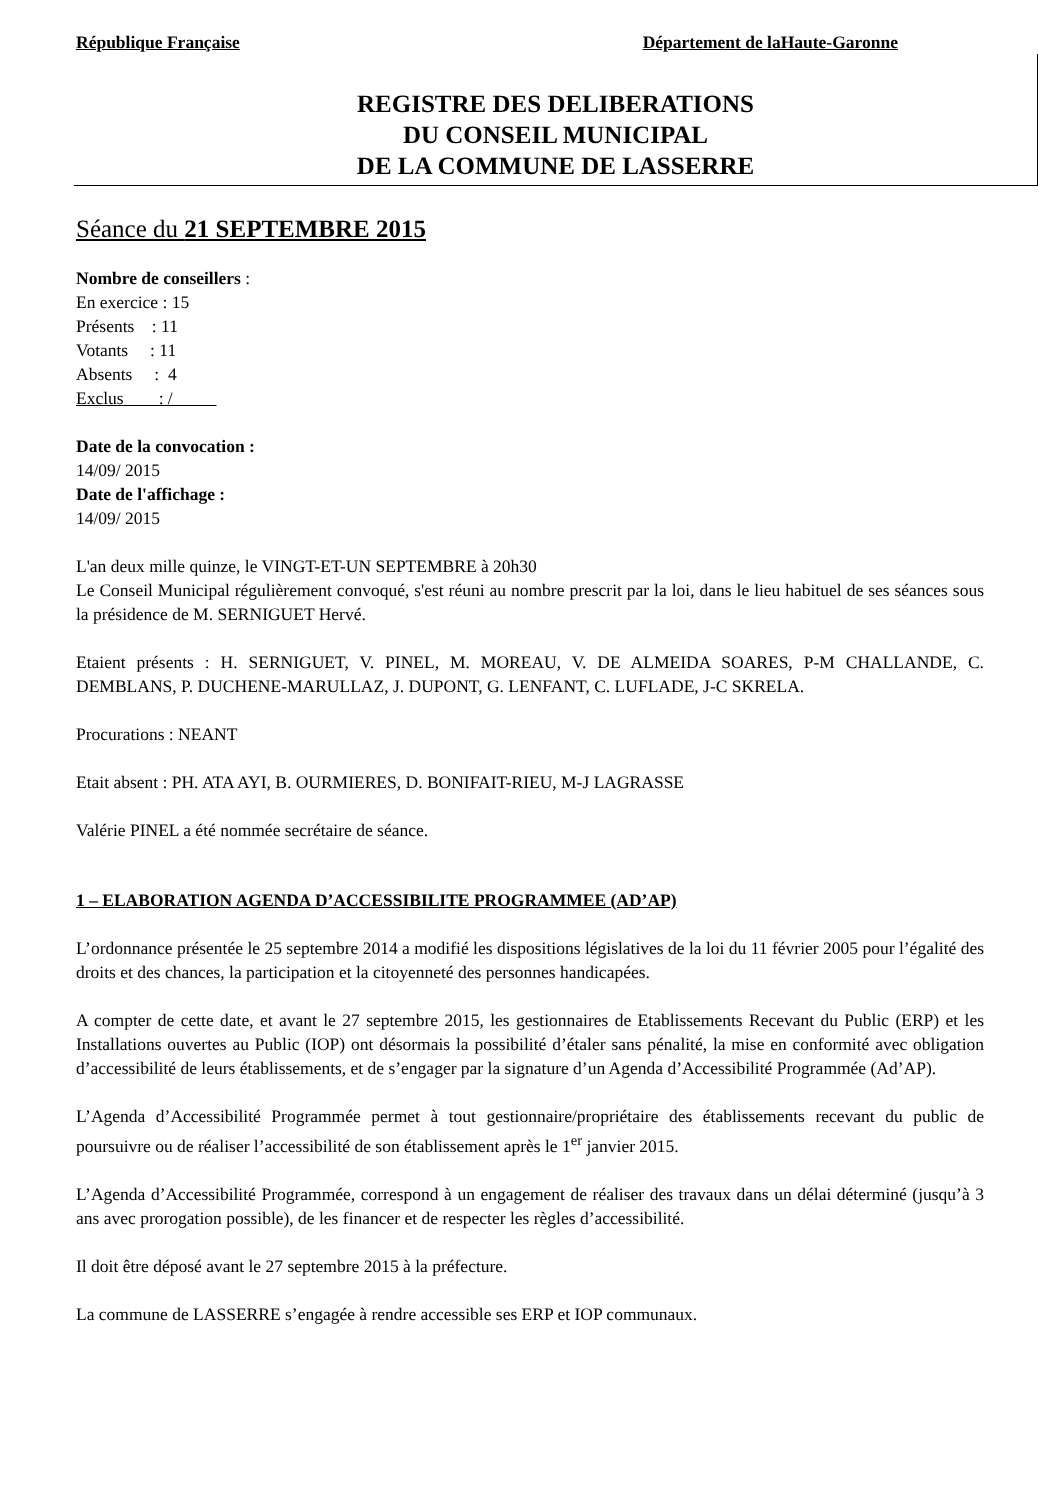République Française Département de laHaute-Garonne
REGISTRE DES DELIBERATIONS
DU CONSEIL MUNICIPAL
DE LA COMMUNE DE LASSERRE
Séance du 21 SEPTEMBRE 2015
Nombre de conseillers :
En exercice : 15
Présents : 11
Votants : 11
Absents : 4
Exclus : /
Date de la convocation :
14/09/ 2015
Date de l'affichage :
14/09/ 2015
L'an deux mille quinze, le VINGT-ET-UN SEPTEMBRE à 20h30
Le Conseil Municipal régulièrement convoqué, s'est réuni au nombre prescrit par la loi, dans le lieu habituel de ses séances sous la présidence de M. SERNIGUET Hervé.
Etaient présents : H. SERNIGUET, V. PINEL, M. MOREAU, V. DE ALMEIDA SOARES, P-M CHALLANDE, C. DEMBLANS, P. DUCHENE-MARULLAZ, J. DUPONT, G. LENFANT, C. LUFLADE, J-C SKRELA.
Procurations : NEANT
Etait absent : PH. ATA AYI, B. OURMIERES, D. BONIFAIT-RIEU, M-J LAGRASSE
Valérie PINEL a été nommée secrétaire de séance.
1 – ELABORATION AGENDA D’ACCESSIBILITE PROGRAMMEE (AD’AP)
L’ordonnance présentée le 25 septembre 2014 a modifié les dispositions législatives de la loi du 11 février 2005 pour l’égalité des droits et des chances, la participation et la citoyenneté des personnes handicapées.
A compter de cette date, et avant le 27 septembre 2015, les gestionnaires de Etablissements Recevant du Public (ERP) et les Installations ouvertes au Public (IOP) ont désormais la possibilité d’étaler sans pénalité, la mise en conformité avec obligation d’accessibilité de leurs établissements, et de s’engager par la signature d’un Agenda d’Accessibilité Programmée (Ad’AP).
L’Agenda d’Accessibilité Programmée permet à tout gestionnaire/propriétaire des établissements recevant du public de poursuivre ou de réaliser l’accessibilité de son établissement après le 1<sup>er</sup> janvier 2015.
L’Agenda d’Accessibilité Programmée, correspond à un engagement de réaliser des travaux dans un délai déterminé (jusqu’à 3 ans avec prorogation possible), de les financer et de respecter les règles d’accessibilité.
Il doit être déposé avant le 27 septembre 2015 à la préfecture.
La commune de LASSERRE s’engagée à rendre accessible ses ERP et IOP communaux.